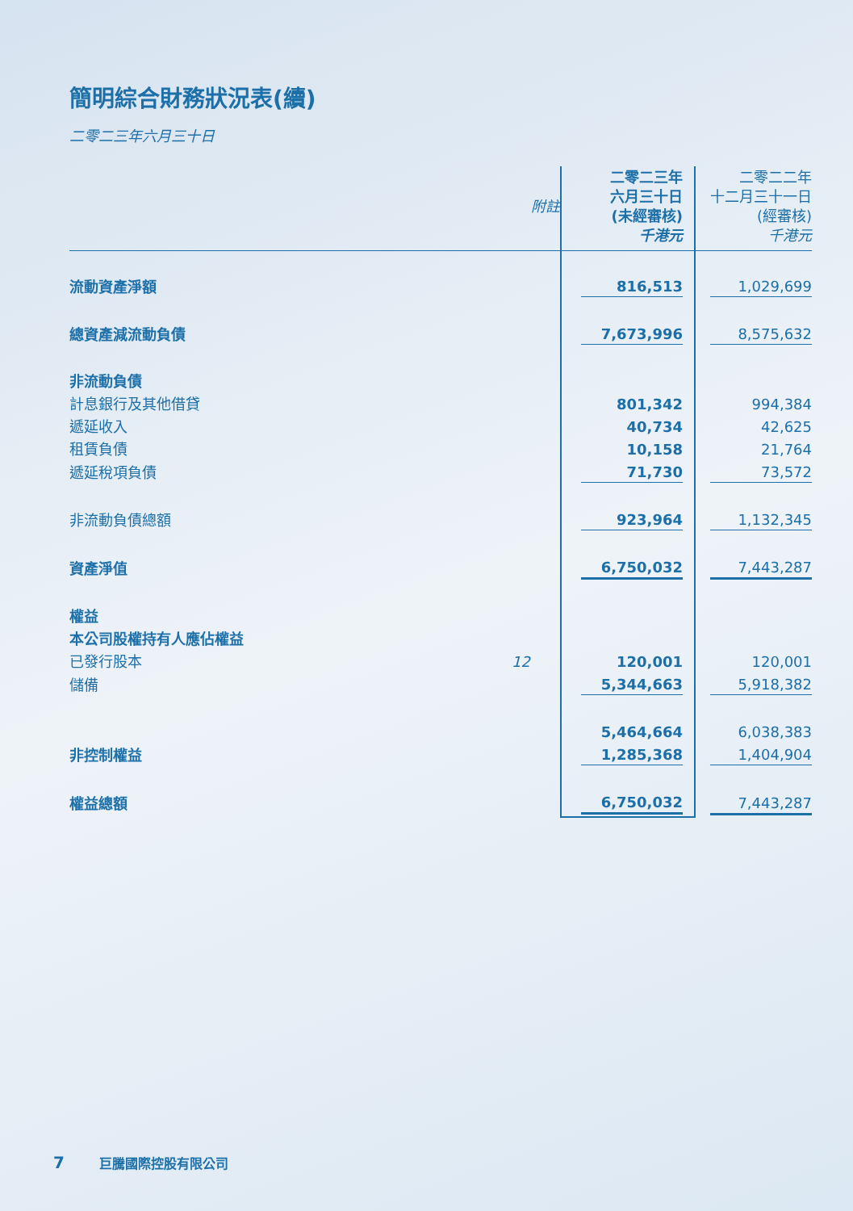簡明綜合財務狀況表(續)
二零二三年六月三十日
| | 附註 | 二零二三年 六月三十日 (未經審核) 千港元 | 二零二二年 十二月三十一日 (經審核) 千港元 |
| --- | --- | --- | --- |
| 流動資產淨額 | | 816,513 | 1,029,699 |
| 總資產減流動負債 | | 7,673,996 | 8,575,632 |
| 非流動負債 | | | |
| 計息銀行及其他借貸 | | 801,342 | 994,384 |
| 遞延收入 | | 40,734 | 42,625 |
| 租賃負債 | | 10,158 | 21,764 |
| 遞延稅項負債 | | 71,730 | 73,572 |
| 非流動負債總額 | | 923,964 | 1,132,345 |
| 資產淨值 | | 6,750,032 | 7,443,287 |
| 權益 | | | |
| 本公司股權持有人應佔權益 | | | |
| 已發行股本 | 12 | 120,001 | 120,001 |
| 儲備 | | 5,344,663 | 5,918,382 |
| | | 5,464,664 | 6,038,383 |
| 非控制權益 | | 1,285,368 | 1,404,904 |
| 權益總額 | | 6,750,032 | 7,443,287 |
7 巨騰國際控股有限公司